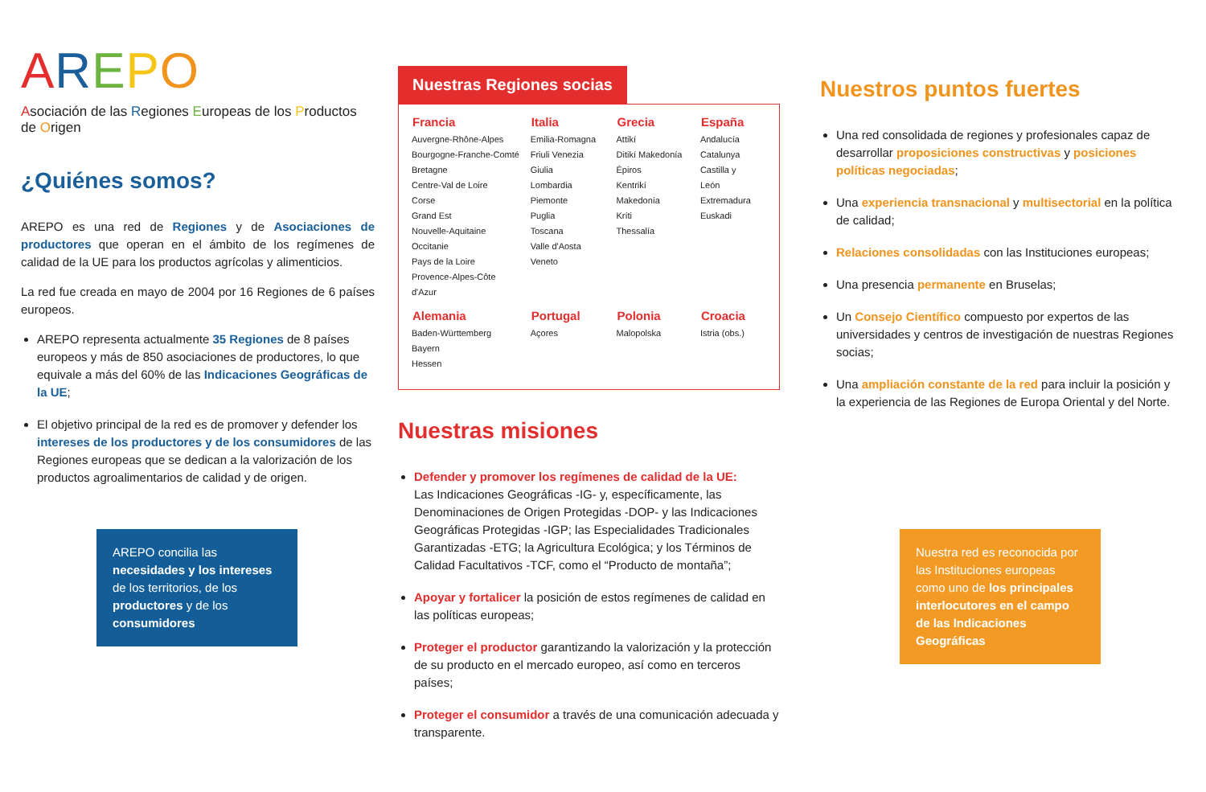AREPO
Asociación de las Regiones Europeas de los Productos de Origen
¿Quiénes somos?
AREPO es una red de Regiones y de Asociaciones de productores que operan en el ámbito de los regímenes de calidad de la UE para los productos agrícolas y alimenticios.
La red fue creada en mayo de 2004 por 16 Regiones de 6 países europeos.
AREPO representa actualmente 35 Regiones de 8 países europeos y más de 850 asociaciones de productores, lo que equivale a más del 60% de las Indicaciones Geográficas de la UE;
El objetivo principal de la red es de promover y defender los intereses de los productores y de los consumidores de las Regiones europeas que se dedican a la valorización de los productos agroalimentarios de calidad y de origen.
AREPO concilia las necesidades y los intereses de los territorios, de los productores y de los consumidores
Nuestras Regiones socias
| Francia | Italia | Grecia | España |
| --- | --- | --- | --- |
| Auvergne-Rhône-Alpes Bourgogne-Franche-Comté Bretagne Centre-Val de Loire Corse Grand Est Nouvelle-Aquitaine Occitanie Pays de la Loire Provence-Alpes-Côte d'Azur | Emilia-Romagna Friuli Venezia Giulia Lombardia Piemonte Puglia Toscana Valle d'Aosta Veneto | Attikí Ditikí Makedonía Épiros Kentrikí Makedonía Kríti Thessalía | Andalucía Catalunya Castilla y León Extremadura Euskadi |
| Alemania | Portugal | Polonia | Croacia |
| Baden-Württemberg Bayern Hessen | Açores | Malopolska | Istria (obs.) |
Nuestras misiones
Defender y promover los regímenes de calidad de la UE:
Las Indicaciones Geográficas -IG- y, específicamente, las Denominaciones de Origen Protegidas -DOP- y las Indicaciones Geográficas Protegidas -IGP; las Especialidades Tradicionales Garantizadas -ETG; la Agricultura Ecológica; y los Términos de Calidad Facultativos -TCF, como el “Producto de montaña”;
Apoyar y fortalicer la posición de estos regímenes de calidad en las políticas europeas;
Proteger el productor garantizando la valorización y la protección de su producto en el mercado europeo, así como en terceros países;
Proteger el consumidor a través de una comunicación adecuada y transparente.
Nuestros puntos fuertes
Una red consolidada de regiones y profesionales capaz de desarrollar proposiciones constructivas y posiciones políticas negociadas;
Una experiencia transnacional y multisectorial en la política de calidad;
Relaciones consolidadas con las Instituciones europeas;
Una presencia permanente en Bruselas;
Un Consejo Científico compuesto por expertos de las universidades y centros de investigación de nuestras Regiones socias;
Una ampliación constante de la red para incluir la posición y la experiencia de las Regiones de Europa Oriental y del Norte.
Nuestra red es reconocida por las Instituciones europeas como uno de los principales interlocutores en el campo de las Indicaciones Geográficas